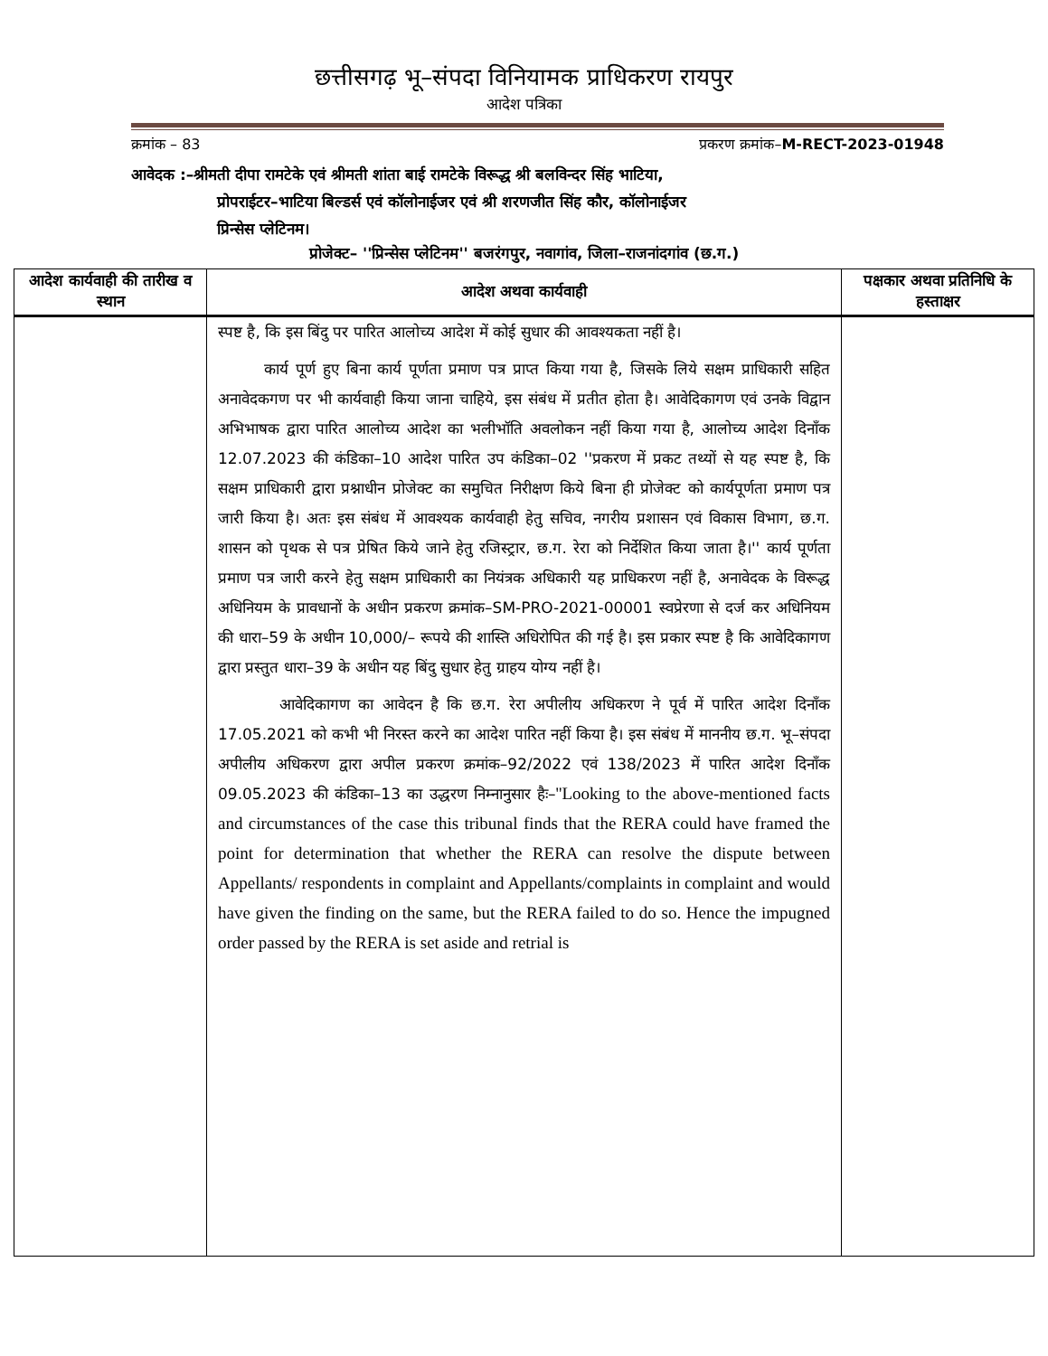छत्तीसगढ़ भू–संपदा विनियामक प्राधिकरण रायपुर
आदेश पत्रिका
क्रमांक – 83 प्रकरण क्रमांक–M-RECT-2023-01948
आवेदक :–श्रीमती दीपा रामटेके एवं श्रीमती शांता बाई रामटेके विरूद्ध श्री बलविन्दर सिंह भाटिया,
प्रोपराईटर–भाटिया बिल्डर्स एवं कॉलोनाईजर एवं श्री शरणजीत सिंह कौर, कॉलोनाईजर
प्रिन्सेस प्लेटिनम।
प्रोजेक्ट– ''प्रिन्सेस प्लेटिनम'' बजरंगपुर, नवागांव, जिला–राजनांदगांव (छ.ग.)
| आदेश कार्यवाही की तारीख व स्थान | आदेश अथवा कार्यवाही | पक्षकार अथवा प्रतिनिधि के हस्ताक्षर |
| --- | --- | --- |
| | स्पष्ट है, कि इस बिंदु पर पारित आलोच्य आदेश में कोई सुधार की आवश्यकता नहीं है। कार्य पूर्ण हुए बिना कार्य पूर्णता प्रमाण पत्र प्राप्त किया गया है, जिसके लिये सक्षम प्राधिकारी सहित अनावेदकगण पर भी कार्यवाही किया जाना चाहिये, इस संबंध में प्रतीत होता है। आवेदिकागण एवं उनके विद्वान अभिभाषक द्वारा पारित आलोच्य आदेश का भलीभॉति अवलोकन नहीं किया गया है, आलोच्य आदेश दिनाँक 12.07.2023 की कंडिका–10 आदेश पारित उप कंडिका–02 ''प्रकरण में प्रकट तथ्यों से यह स्पष्ट है, कि सक्षम प्राधिकारी द्वारा प्रश्नाधीन प्रोजेक्ट का समुचित निरीक्षण किये बिना ही प्रोजेक्ट को कार्यपूर्णता प्रमाण पत्र जारी किया है। अतः इस संबंध में आवश्यक कार्यवाही हेतु सचिव, नगरीय प्रशासन एवं विकास विभाग, छ.ग. शासन को पृथक से पत्र प्रेषित किये जाने हेतु रजिस्ट्रार, छ.ग. रेरा को निर्देशित किया जाता है।'' कार्य पूर्णता प्रमाण पत्र जारी करने हेतु सक्षम प्राधिकारी का नियंत्रक अधिकारी यह प्राधिकरण नहीं है, अनावेदक के विरूद्ध अधिनियम के प्रावधानों के अधीन प्रकरण क्रमांक–SM-PRO-2021-00001 स्वप्रेरणा से दर्ज कर अधिनियम की धारा–59 के अधीन 10,000/– रूपये की शास्ति अधिरोपित की गई है। इस प्रकार स्पष्ट है कि आवेदिकागण द्वारा प्रस्तुत धारा–39 के अधीन यह बिंदु सुधार हेतु ग्राहय योग्य नहीं है। आवेदिकागण का आवेदन है कि छ.ग. रेरा अपीलीय अधिकरण ने पूर्व में पारित आदेश दिनाँक 17.05.2021 को कभी भी निरस्त करने का आदेश पारित नहीं किया है। इस संबंध में माननीय छ.ग. भू–संपदा अपीलीय अधिकरण द्वारा अपील प्रकरण क्रमांक–92/2022 एवं 138/2023 में पारित आदेश दिनाँक 09.05.2023 की कंडिका–13 का उद्धरण निम्नानुसार हैः– ''Looking to the above-mentioned facts and circumstances of the case this tribunal finds that the RERA could have framed the point for determination that whether the RERA can resolve the dispute between Appellants/ respondents in complaint and Appellants/complaints in complaint and would have given the finding on the same, but the RERA failed to do so. Hence the impugned order passed by the RERA is set aside and retrial is | |